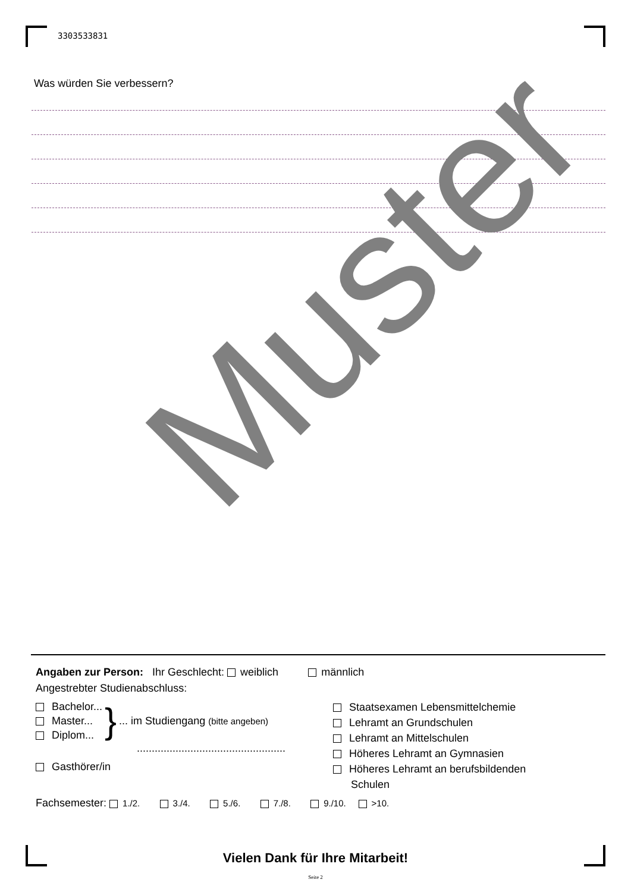3303533831
Was würden Sie verbessern?
Muster
Angaben zur Person: Ihr Geschlecht: weiblich männlich
Angestrebter Studienabschluss:
Bachelor...
Master...
Diplom...
}... im Studiengang (bitte angeben)
..................................................
Gasthörer/in
Staatsexamen Lebensmittelchemie
Lehramt an Grundschulen
Lehramt an Mittelschulen
Höheres Lehramt an Gymnasien
Höheres Lehramt an berufsbildenden
Schulen
Fachsemester: 1./2. 3./4. 5./6. 7./8. 9./10. >10.
Vielen Dank für Ihre Mitarbeit!
Seite 2